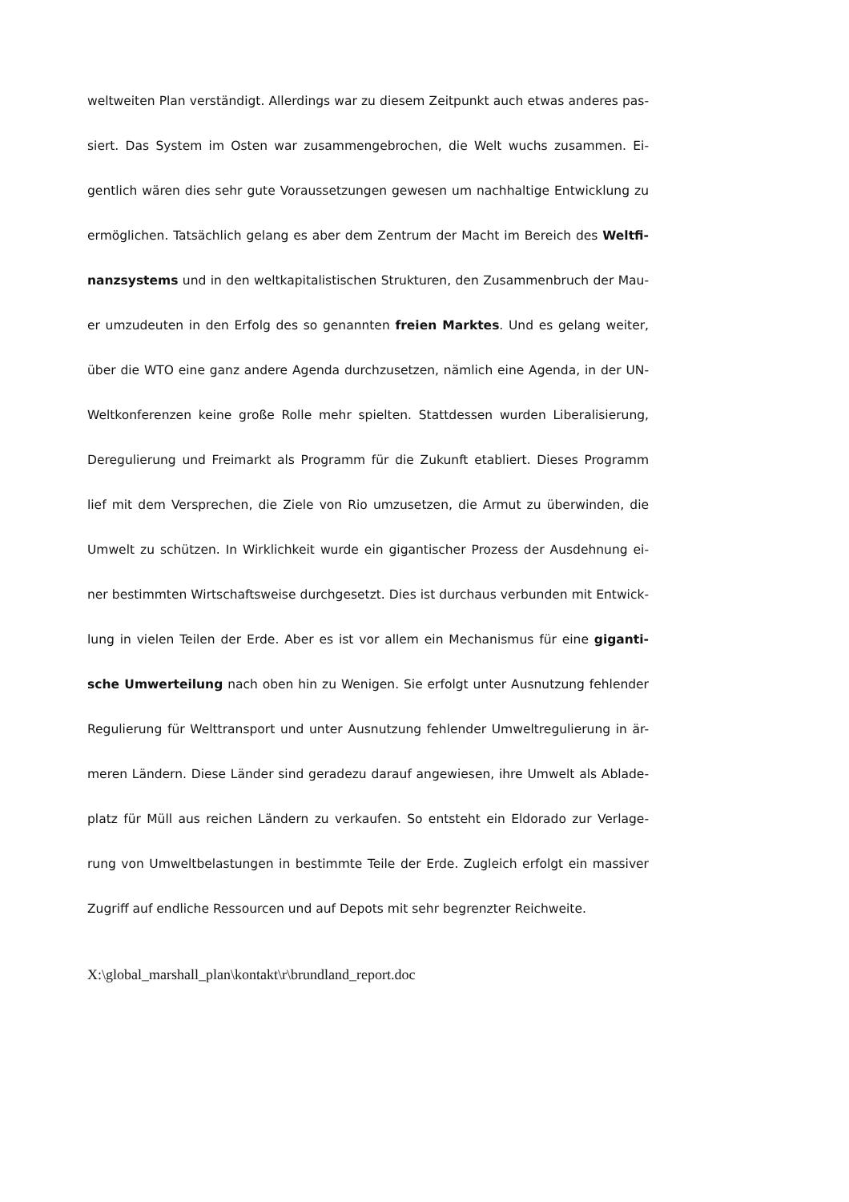weltweiten Plan verständigt. Allerdings war zu diesem Zeitpunkt auch etwas anderes pas-
siert. Das System im Osten war zusammengebrochen, die Welt wuchs zusammen. Ei-
gentlich wären dies sehr gute Voraussetzungen gewesen um nachhaltige Entwicklung zu
ermöglichen. Tatsächlich gelang es aber dem Zentrum der Macht im Bereich des Weltfi-
nanzsystems und in den weltkapitalistischen Strukturen, den Zusammenbruch der Mau-
er umzudeuten in den Erfolg des so genannten freien Marktes. Und es gelang weiter,
über die WTO eine ganz andere Agenda durchzusetzen, nämlich eine Agenda, in der UN-
Weltkonferenzen keine große Rolle mehr spielten. Stattdessen wurden Liberalisierung,
Deregulierung und Freimarkt als Programm für die Zukunft etabliert. Dieses Programm
lief mit dem Versprechen, die Ziele von Rio umzusetzen, die Armut zu überwinden, die
Umwelt zu schützen. In Wirklichkeit wurde ein gigantischer Prozess der Ausdehnung ei-
ner bestimmten Wirtschaftsweise durchgesetzt. Dies ist durchaus verbunden mit Entwick-
lung in vielen Teilen der Erde. Aber es ist vor allem ein Mechanismus für eine giganti-
sche Umwerteilung nach oben hin zu Wenigen. Sie erfolgt unter Ausnutzung fehlender
Regulierung für Welttransport und unter Ausnutzung fehlender Umweltregulierung in är-
meren Ländern. Diese Länder sind geradezu darauf angewiesen, ihre Umwelt als Ablade-
platz für Müll aus reichen Ländern zu verkaufen. So entsteht ein Eldorado zur Verlage-
rung von Umweltbelastungen in bestimmte Teile der Erde. Zugleich erfolgt ein massiver
Zugriff auf endliche Ressourcen und auf Depots mit sehr begrenzter Reichweite.
X:\global_marshall_plan\kontakt\r\brundland_report.doc